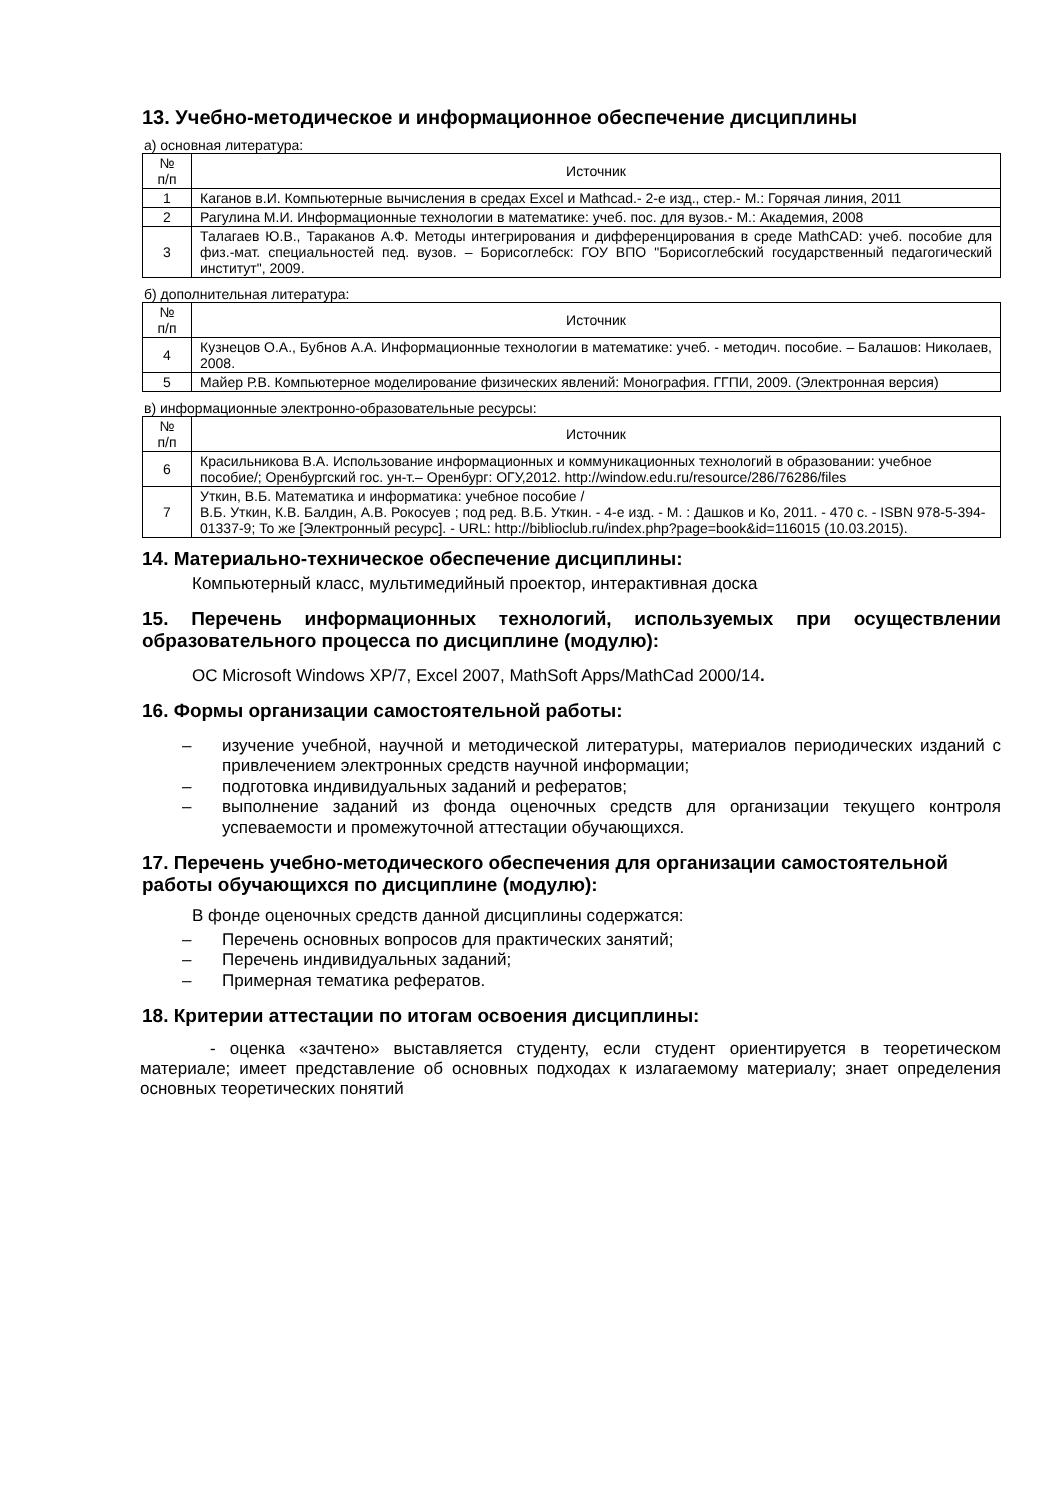13. Учебно-методическое и информационное обеспечение дисциплины
а) основная литература:
| № п/п | Источник |
| --- | --- |
| 1 | Каганов в.И. Компьютерные вычисления в средах Excel и Mathcad.- 2-е изд., стер.- М.: Горячая линия, 2011 |
| 2 | Рагулина М.И. Информационные технологии в математике: учеб. пос. для вузов.- М.: Академия, 2008 |
| 3 | Талагаев Ю.В., Тараканов А.Ф. Методы интегрирования и дифференцирования в среде MathCAD: учеб. пособие для физ.-мат. специальностей пед. вузов. – Борисоглебск: ГОУ ВПО "Борисоглебский государственный педагогический институт", 2009. |
б) дополнительная литература:
| № п/п | Источник |
| --- | --- |
| 4 | Кузнецов О.А., Бубнов А.А. Информационные технологии в математике: учеб. - методич. пособие. – Балашов: Николаев, 2008. |
| 5 | Майер Р.В. Компьютерное моделирование физических явлений: Монография. ГГПИ, 2009. (Электронная версия) |
в) информационные электронно-образовательные ресурсы:
| № п/п | Источник |
| --- | --- |
| 6 | Красильникова В.А. Использование информационных и коммуникационных технологий в образовании: учебное пособие/; Оренбургский гос. ун-т.– Оренбург: ОГУ,2012. http://window.edu.ru/resource/286/76286/files |
| 7 | Уткин, В.Б. Математика и информатика: учебное пособие / В.Б. Уткин, К.В. Балдин, А.В. Рокосуев ; под ред. В.Б. Уткин. - 4-е изд. - М. : Дашков и Ко, 2011. - 470 с. - ISBN 978-5-394-01337-9; То же [Электронный ресурс]. - URL: http://biblioclub.ru/index.php?page=book&id=116015 (10.03.2015). |
14. Материально-техническое обеспечение дисциплины:
Компьютерный класс, мультимедийный проектор, интерактивная доска
15. Перечень информационных технологий, используемых при осуществлении образовательного процесса по дисциплине (модулю):
ОС Microsoft Windows XP/7, Excel 2007, MathSoft Apps/MathCad 2000/14.
16. Формы организации самостоятельной работы:
– изучение учебной, научной и методической литературы, материалов периодических изданий с привлечением электронных средств научной информации;
– подготовка индивидуальных заданий и рефератов;
– выполнение заданий из фонда оценочных средств для организации текущего контроля успеваемости и промежуточной аттестации обучающихся.
17. Перечень учебно-методического обеспечения для организации самостоятельной работы обучающихся по дисциплине (модулю):
В фонде оценочных средств данной дисциплины содержатся:
– Перечень основных вопросов для практических занятий;
– Перечень индивидуальных заданий;
– Примерная тематика рефератов.
18. Критерии аттестации по итогам освоения дисциплины:
- оценка «зачтено» выставляется студенту, если студент ориентируется в теоретическом материале; имеет представление об основных подходах к излагаемому материалу; знает определения основных теоретических понятий